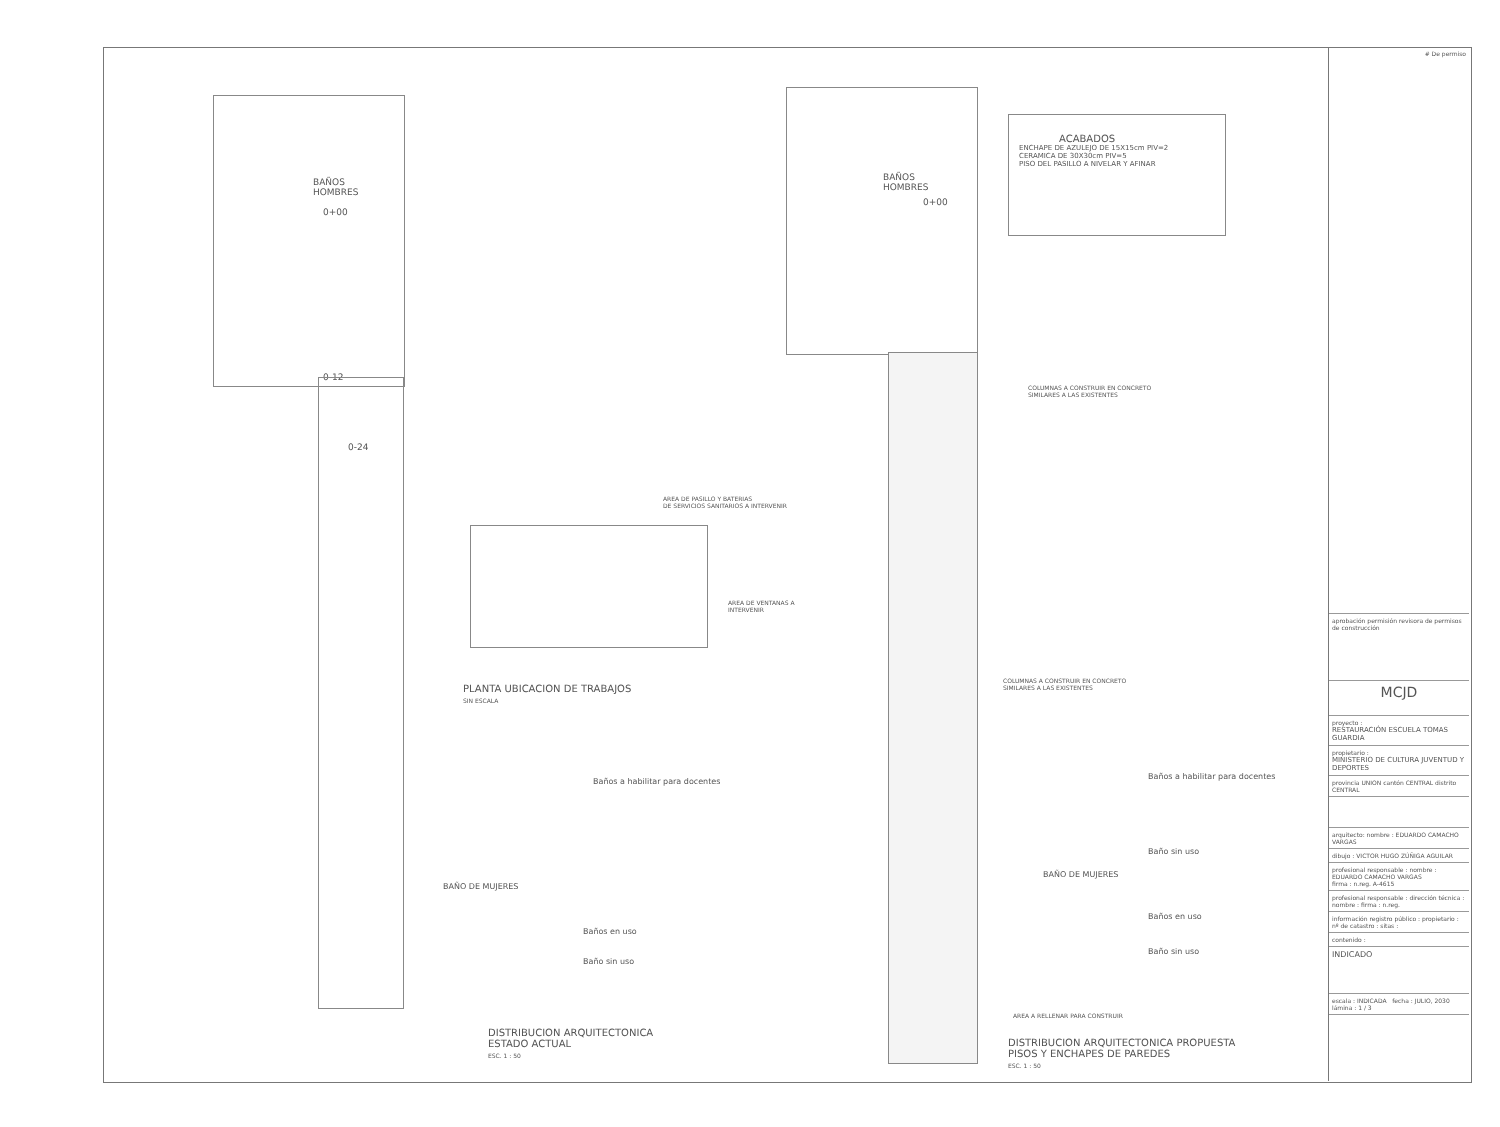BAÑOS
HOMBRES
0+00
0-12
0-24
AREA DE PASILLO Y BATERIAS
DE SERVICIOS SANITARIOS A INTERVENIR
AREA DE VENTANAS A
INTERVENIR
PLANTA UBICACION DE TRABAJOS
SIN ESCALA
Baños a habilitar para docentes
BAÑO DE MUJERES
Baños en uso
Baño sin uso
DISTRIBUCION ARQUITECTONICA
ESTADO ACTUAL
ESC. 1 : 50
BAÑOS
HOMBRES
0+00
ACABADOS
ENCHAPE DE AZULEJO DE 15X15cm PIV=2
CERAMICA DE 30X30cm PIV=5
PISO DEL PASILLO A NIVELAR Y AFINAR
COLUMNAS A CONSTRUIR EN CONCRETO
SIMILARES A LAS EXISTENTES
COLUMNAS A CONSTRUIR EN CONCRETO
SIMILARES A LAS EXISTENTES
BAÑO DE MUJERES
Baños a habilitar para docentes
Baño sin uso
Baños en uso
Baño sin uso
AREA A RELLENAR PARA CONSTRUIR
DISTRIBUCION ARQUITECTONICA PROPUESTA
PISOS Y ENCHAPES DE PAREDES
ESC. 1 : 50
# De permiso
aprobación permisión revisora de permisos de construcción
MCJD
proyecto :
RESTAURACIÓN ESCUELA TOMAS GUARDIA
propietario :
MINISTERIO DE CULTURA JUVENTUD Y DEPORTES
provincia UNION cantón CENTRAL distrito CENTRAL
arquitecto: nombre : EDUARDO CAMACHO VARGAS
dibujo : VICTOR HUGO ZÚÑIGA AGUILAR
profesional responsable : nombre : EDUARDO CAMACHO VARGAS
firma : n.reg. A-4615
profesional responsable : dirección técnica : nombre : firma : n.reg.
información registro público : propietario : nº de catastro : sitas :
contenido :
INDICADO
escala : INDICADA fecha : JULIO, 2030 lámina : 1 / 3